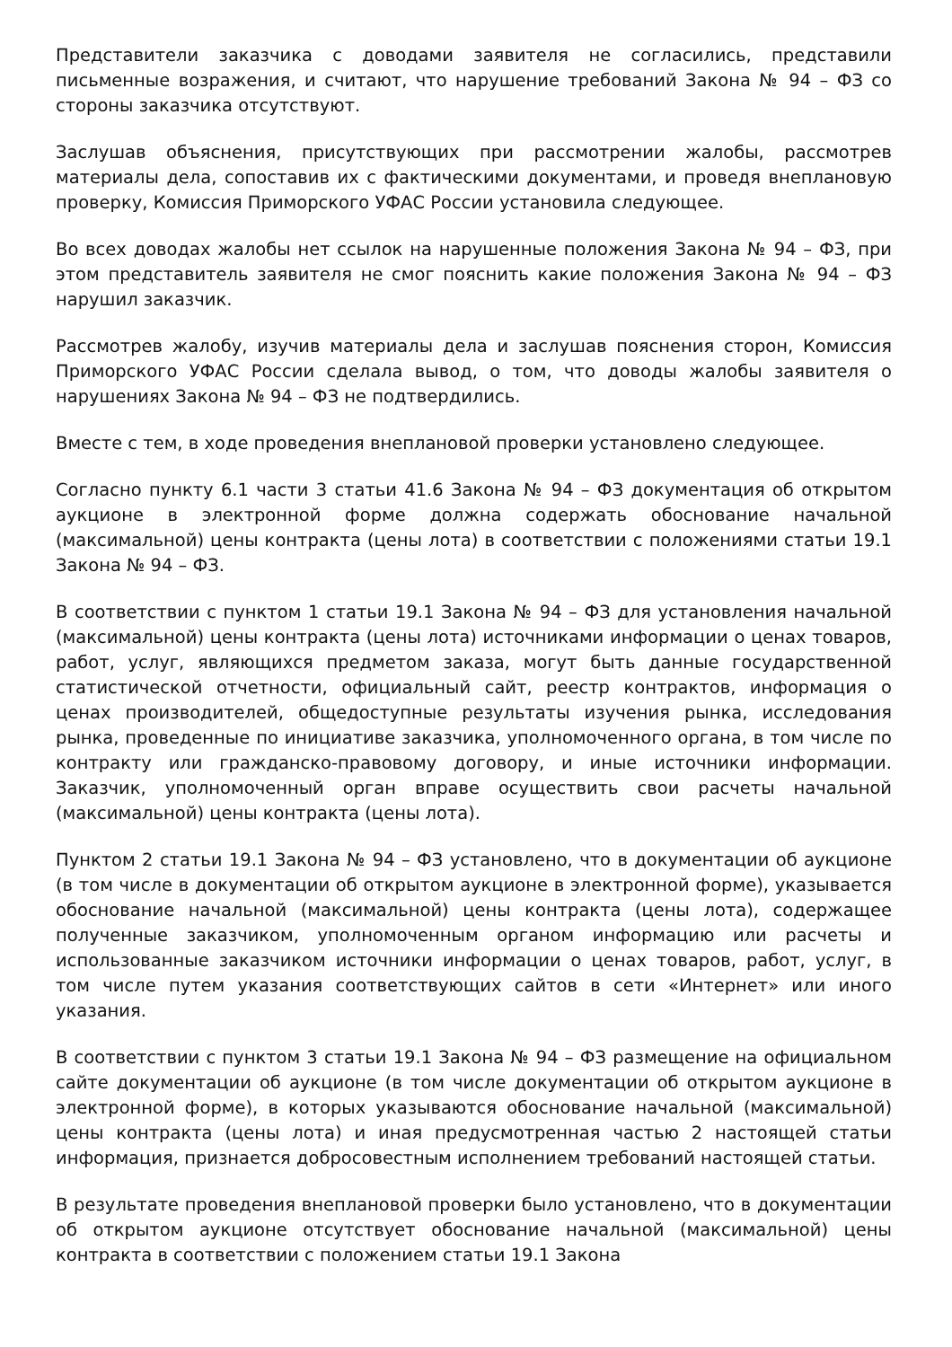Представители заказчика с доводами заявителя не согласились, представили письменные возражения, и считают, что нарушение требований Закона № 94 – ФЗ со стороны заказчика отсутствуют.
Заслушав объяснения, присутствующих при рассмотрении жалобы, рассмотрев материалы дела, сопоставив их с фактическими документами, и проведя внеплановую проверку, Комиссия Приморского УФАС России установила следующее.
Во всех доводах жалобы нет ссылок на нарушенные положения Закона № 94 – ФЗ, при этом представитель заявителя не смог пояснить какие положения Закона № 94 – ФЗ нарушил заказчик.
Рассмотрев жалобу, изучив материалы дела и заслушав пояснения сторон, Комиссия Приморского УФАС России сделала вывод, о том, что доводы жалобы заявителя о нарушениях Закона № 94 – ФЗ не подтвердились.
Вместе с тем, в ходе проведения внеплановой проверки установлено следующее.
Согласно пункту 6.1 части 3 статьи 41.6 Закона № 94 – ФЗ документация об открытом аукционе в электронной форме должна содержать обоснование начальной (максимальной) цены контракта (цены лота) в соответствии с положениями статьи 19.1 Закона № 94 – ФЗ.
В соответствии с пунктом 1 статьи 19.1 Закона № 94 – ФЗ для установления начальной (максимальной) цены контракта (цены лота) источниками информации о ценах товаров, работ, услуг, являющихся предметом заказа, могут быть данные государственной статистической отчетности, официальный сайт, реестр контрактов, информация о ценах производителей, общедоступные результаты изучения рынка, исследования рынка, проведенные по инициативе заказчика, уполномоченного органа, в том числе по контракту или гражданско-правовому договору, и иные источники информации. Заказчик, уполномоченный орган вправе осуществить свои расчеты начальной (максимальной) цены контракта (цены лота).
Пунктом 2 статьи 19.1 Закона № 94 – ФЗ установлено, что в документации об аукционе (в том числе в документации об открытом аукционе в электронной форме), указывается обоснование начальной (максимальной) цены контракта (цены лота), содержащее полученные заказчиком, уполномоченным органом информацию или расчеты и использованные заказчиком источники информации о ценах товаров, работ, услуг, в том числе путем указания соответствующих сайтов в сети «Интернет» или иного указания.
В соответствии с пунктом 3 статьи 19.1 Закона № 94 – ФЗ размещение на официальном сайте документации об аукционе (в том числе документации об открытом аукционе в электронной форме), в которых указываются обоснование начальной (максимальной) цены контракта (цены лота) и иная предусмотренная частью 2 настоящей статьи информация, признается добросовестным исполнением требований настоящей статьи.
В результате проведения внеплановой проверки было установлено, что в документации об открытом аукционе отсутствует обоснование начальной (максимальной) цены контракта в соответствии с положением статьи 19.1 Закона